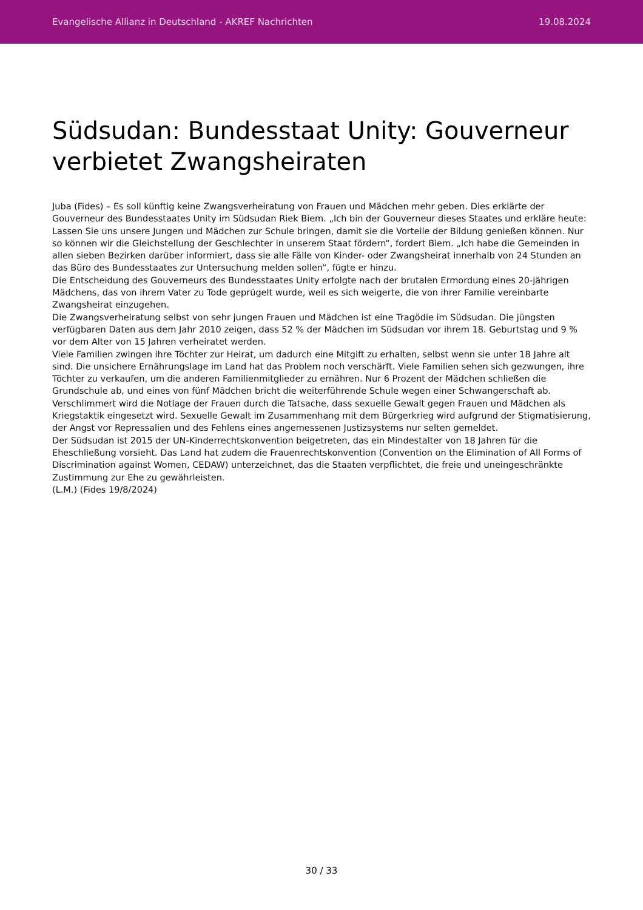Evangelische Allianz in Deutschland - AKREF Nachrichten 19.08.2024
Südsudan: Bundesstaat Unity: Gouverneur verbietet Zwangsheiraten
Juba (Fides) – Es soll künftig keine Zwangsverheiratung von Frauen und Mädchen mehr geben. Dies erklärte der Gouverneur des Bundesstaates Unity im Südsudan Riek Biem. „Ich bin der Gouverneur dieses Staates und erkläre heute: Lassen Sie uns unsere Jungen und Mädchen zur Schule bringen, damit sie die Vorteile der Bildung genießen können. Nur so können wir die Gleichstellung der Geschlechter in unserem Staat fördern“, fordert Biem. „Ich habe die Gemeinden in allen sieben Bezirken darüber informiert, dass sie alle Fälle von Kinder- oder Zwangsheirat innerhalb von 24 Stunden an das Büro des Bundesstaates zur Untersuchung melden sollen“, fügte er hinzu.
Die Entscheidung des Gouverneurs des Bundesstaates Unity erfolgte nach der brutalen Ermordung eines 20-jährigen Mädchens, das von ihrem Vater zu Tode geprügelt wurde, weil es sich weigerte, die von ihrer Familie vereinbarte Zwangsheirat einzugehen.
Die Zwangsverheiratung selbst von sehr jungen Frauen und Mädchen ist eine Tragödie im Südsudan. Die jüngsten verfügbaren Daten aus dem Jahr 2010 zeigen, dass 52 % der Mädchen im Südsudan vor ihrem 18. Geburtstag und 9 % vor dem Alter von 15 Jahren verheiratet werden.
Viele Familien zwingen ihre Töchter zur Heirat, um dadurch eine Mitgift zu erhalten, selbst wenn sie unter 18 Jahre alt sind. Die unsichere Ernährungslage im Land hat das Problem noch verschärft. Viele Familien sehen sich gezwungen, ihre Töchter zu verkaufen, um die anderen Familienmitglieder zu ernähren. Nur 6 Prozent der Mädchen schließen die Grundschule ab, und eines von fünf Mädchen bricht die weiterführende Schule wegen einer Schwangerschaft ab.
Verschlimmert wird die Notlage der Frauen durch die Tatsache, dass sexuelle Gewalt gegen Frauen und Mädchen als Kriegstaktik eingesetzt wird. Sexuelle Gewalt im Zusammenhang mit dem Bürgerkrieg wird aufgrund der Stigmatisierung, der Angst vor Repressalien und des Fehlens eines angemessenen Justizsystems nur selten gemeldet.
Der Südsudan ist 2015 der UN-Kinderrechtskonvention beigetreten, das ein Mindestalter von 18 Jahren für die Eheschließung vorsieht. Das Land hat zudem die Frauenrechtskonvention (Convention on the Elimination of All Forms of Discrimination against Women, CEDAW) unterzeichnet, das die Staaten verpflichtet, die freie und uneingeschränkte Zustimmung zur Ehe zu gewährleisten.
(L.M.) (Fides 19/8/2024)
30 / 33